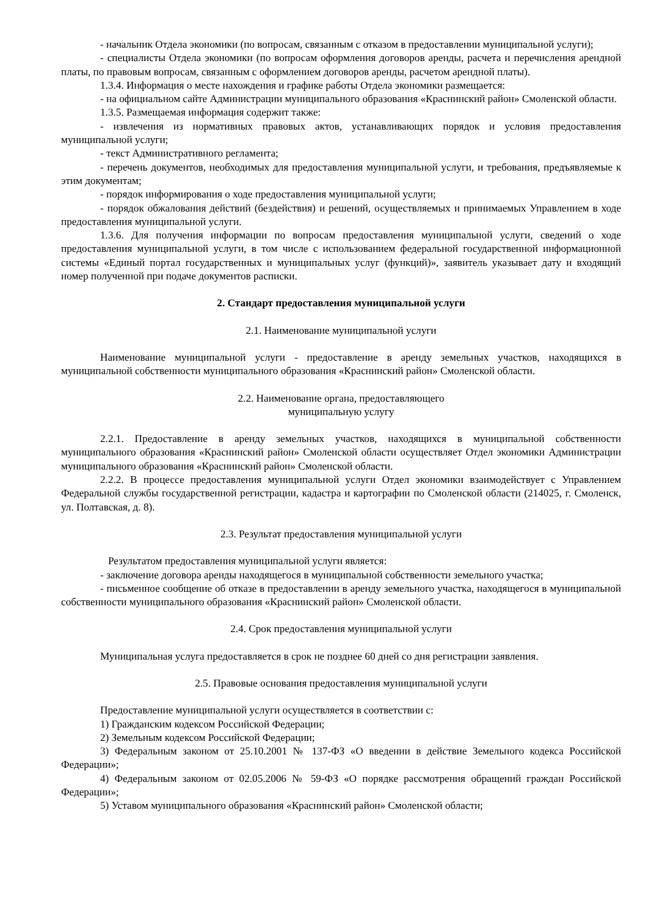- начальник Отдела экономики (по вопросам, связанным с отказом в предоставлении муниципальной услуги);
- специалисты Отдела экономики (по вопросам оформления договоров аренды, расчета и перечисления арендной платы, по правовым вопросам, связанным с оформлением договоров аренды, расчетом арендной платы).
1.3.4. Информация о месте нахождения и графике работы Отдела экономики размещается:
- на официальном сайте Администрации муниципального образования «Краснинский район» Смоленской области.
1.3.5. Размещаемая информация содержит также:
- извлечения из нормативных правовых актов, устанавливающих порядок и условия предоставления муниципальной услуги;
- текст Административного регламента;
- перечень документов, необходимых для предоставления муниципальной услуги, и требования, предъявляемые к этим документам;
- порядок информирования о ходе предоставления муниципальной услуги;
- порядок обжалования действий (бездействия) и решений, осуществляемых и принимаемых Управлением в ходе предоставления муниципальной услуги.
1.3.6. Для получения информации по вопросам предоставления муниципальной услуги, сведений о ходе предоставления муниципальной услуги, в том числе с использованием федеральной государственной информационной системы «Единый портал государственных и муниципальных услуг (функций)», заявитель указывает дату и входящий номер полученной при подаче документов расписки.
2. Стандарт предоставления муниципальной услуги
2.1. Наименование муниципальной услуги
Наименование муниципальной услуги - предоставление в аренду земельных участков, находящихся в муниципальной собственности муниципального образования «Краснинский район» Смоленской области.
2.2. Наименование органа, предоставляющего
муниципальную услугу
2.2.1. Предоставление в аренду земельных участков, находящихся в муниципальной собственности муниципального образования «Краснинский район» Смоленской области осуществляет Отдел экономики Администрации муниципального образования «Краснинский район» Смоленской области.
2.2.2. В процессе предоставления муниципальной услуги Отдел экономики взаимодействует с Управлением Федеральной службы государственной регистрации, кадастра и картографии по Смоленской области (214025, г. Смоленск, ул. Полтавская, д. 8).
2.3. Результат предоставления муниципальной услуги
Результатом предоставления муниципальной услуги является:
- заключение договора аренды находящегося в муниципальной собственности земельного участка;
- письменное сообщение об отказе в предоставлении в аренду земельного участка, находящегося в муниципальной собственности муниципального образования «Краснинский район» Смоленской области.
2.4. Срок предоставления муниципальной услуги
Муниципальная услуга предоставляется в срок не позднее 60 дней со дня регистрации заявления.
2.5. Правовые основания предоставления муниципальной услуги
Предоставление муниципальной услуги осуществляется в соответствии с:
1) Гражданским кодексом Российской Федерации;
2) Земельным кодексом Российской Федерации;
3) Федеральным законом от 25.10.2001 № 137-ФЗ «О введении в действие Земельного кодекса Российской Федерации»;
4) Федеральным законом от 02.05.2006 № 59-ФЗ «О порядке рассмотрения обращений граждан Российской Федерации»;
5) Уставом муниципального образования «Краснинский район» Смоленской области;